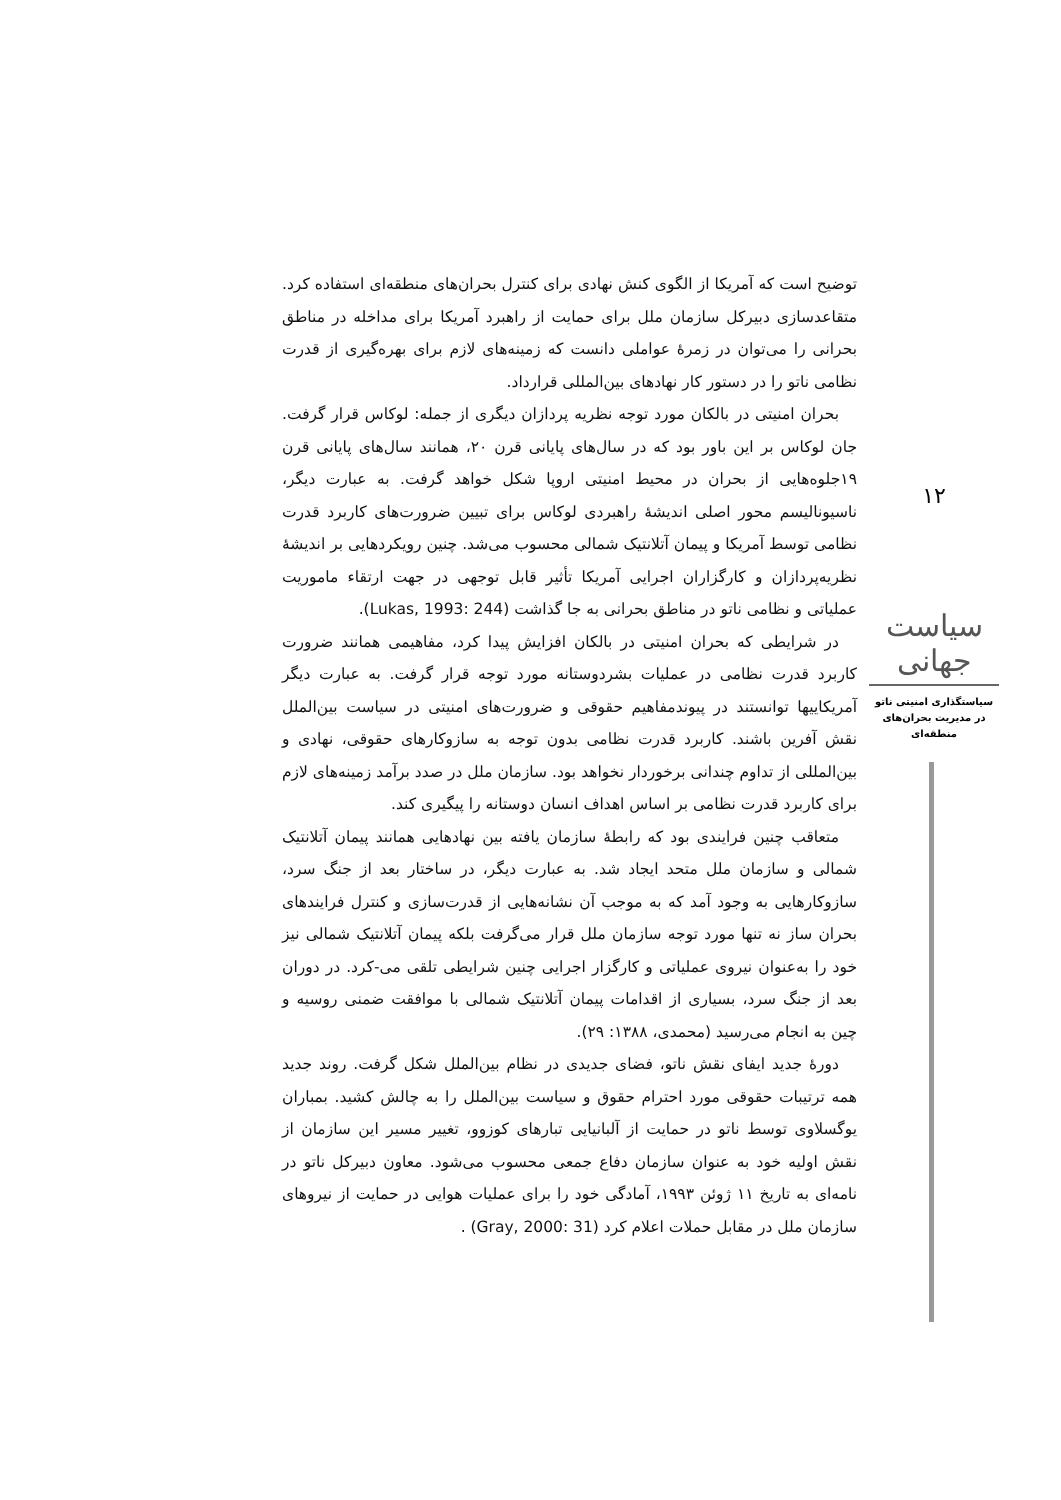۱۲
سیاست جهانی
سیاستگذاری امنیتی ناتو در مدیریت بحران‌های منطقه‌ای
توضیح است که آمریکا از الگوی کنش نهادی برای کنترل بحران‌های منطقه‌ای استفاده کرد. متقاعدسازی دبیرکل سازمان ملل برای حمایت از راهبرد آمریکا برای مداخله در مناطق بحرانی را می‌توان در زمرۀ عواملی دانست که زمینه‌های لازم برای بهره‌گیری از قدرت نظامی ناتو را در دستور کار نهادهای بین‌المللی قرارداد.
بحران امنیتی در بالکان مورد توجه نظریه پردازان دیگری از جمله: لوکاس قرار گرفت. جان لوکاس بر این باور بود که در سال‌های پایانی قرن ۲۰، همانند سال‌های پایانی قرن ۱۹جلوه‌هایی از بحران در محیط امنیتی اروپا شکل خواهد گرفت. به عبارت دیگر، ناسیونالیسم محور اصلی اندیشۀ راهبردی لوکاس برای تبیین ضرورت‌های کاربرد قدرت نظامی توسط آمریکا و پیمان آتلانتیک شمالی محسوب می‌شد. چنین رویکردهایی بر اندیشۀ نظریه‌پردازان و کارگزاران اجرایی آمریکا تأثیر قابل توجهی در جهت ارتقاء ماموریت عملیاتی و نظامی ناتو در مناطق بحرانی به جا گذاشت (Lukas, 1993: 244).
در شرایطی که بحران امنیتی در بالکان افزایش پیدا کرد، مفاهیمی همانند ضرورت کاربرد قدرت نظامی در عملیات بشردوستانه مورد توجه قرار گرفت. به عبارت دیگر آمریکاییها توانستند در پیوندمفاهیم حقوقی و ضرورت‌های امنیتی در سیاست بین‌الملل نقش آفرین باشند. کاربرد قدرت نظامی بدون توجه به سازوکارهای حقوقی، نهادی و بین‌المللی از تداوم چندانی برخوردار نخواهد بود. سازمان ملل در صدد برآمد زمینه‌های لازم برای کاربرد قدرت نظامی بر اساس اهداف انسان دوستانه را پیگیری کند.
متعاقب چنین فرایندی بود که رابطۀ سازمان یافته بین نهادهایی همانند پیمان آتلانتیک شمالی و سازمان ملل متحد ایجاد شد. به عبارت دیگر، در ساختار بعد از جنگ سرد، سازوکارهایی به وجود آمد که به موجب آن نشانه‌هایی از قدرت‌سازی و کنترل فرایندهای بحران ساز نه تنها مورد توجه سازمان ملل قرار می‌گرفت بلکه پیمان آتلانتیک شمالی نیز خود را به‌عنوان نیروی عملیاتی و کارگزار اجرایی چنین شرایطی تلقی می-کرد. در دوران بعد از جنگ سرد، بسیاری از اقدامات پیمان آتلانتیک شمالی با موافقت ضمنی روسیه و چین به انجام می‌رسید (محمدی، ۱۳۸۸: ۲۹).
دورۀ جدید ایفای نقش ناتو، فضای جدیدی در نظام بین‌الملل شکل گرفت. روند جدید همه ترتیبات حقوقی مورد احترام حقوق و سیاست بین‌الملل را به چالش کشید. بمباران یوگسلاوی توسط ناتو در حمایت از آلبانیایی تبارهای کوزوو، تغییر مسیر این سازمان از نقش اولیه خود به عنوان سازمان دفاع جمعی محسوب می‌شود. معاون دبیرکل ناتو در نامه‌ای به تاریخ ۱۱ ژوئن ۱۹۹۳، آمادگی خود را برای عملیات هوایی در حمایت از نیروهای سازمان ملل در مقابل حملات اعلام کرد (Gray, 2000: 31) .